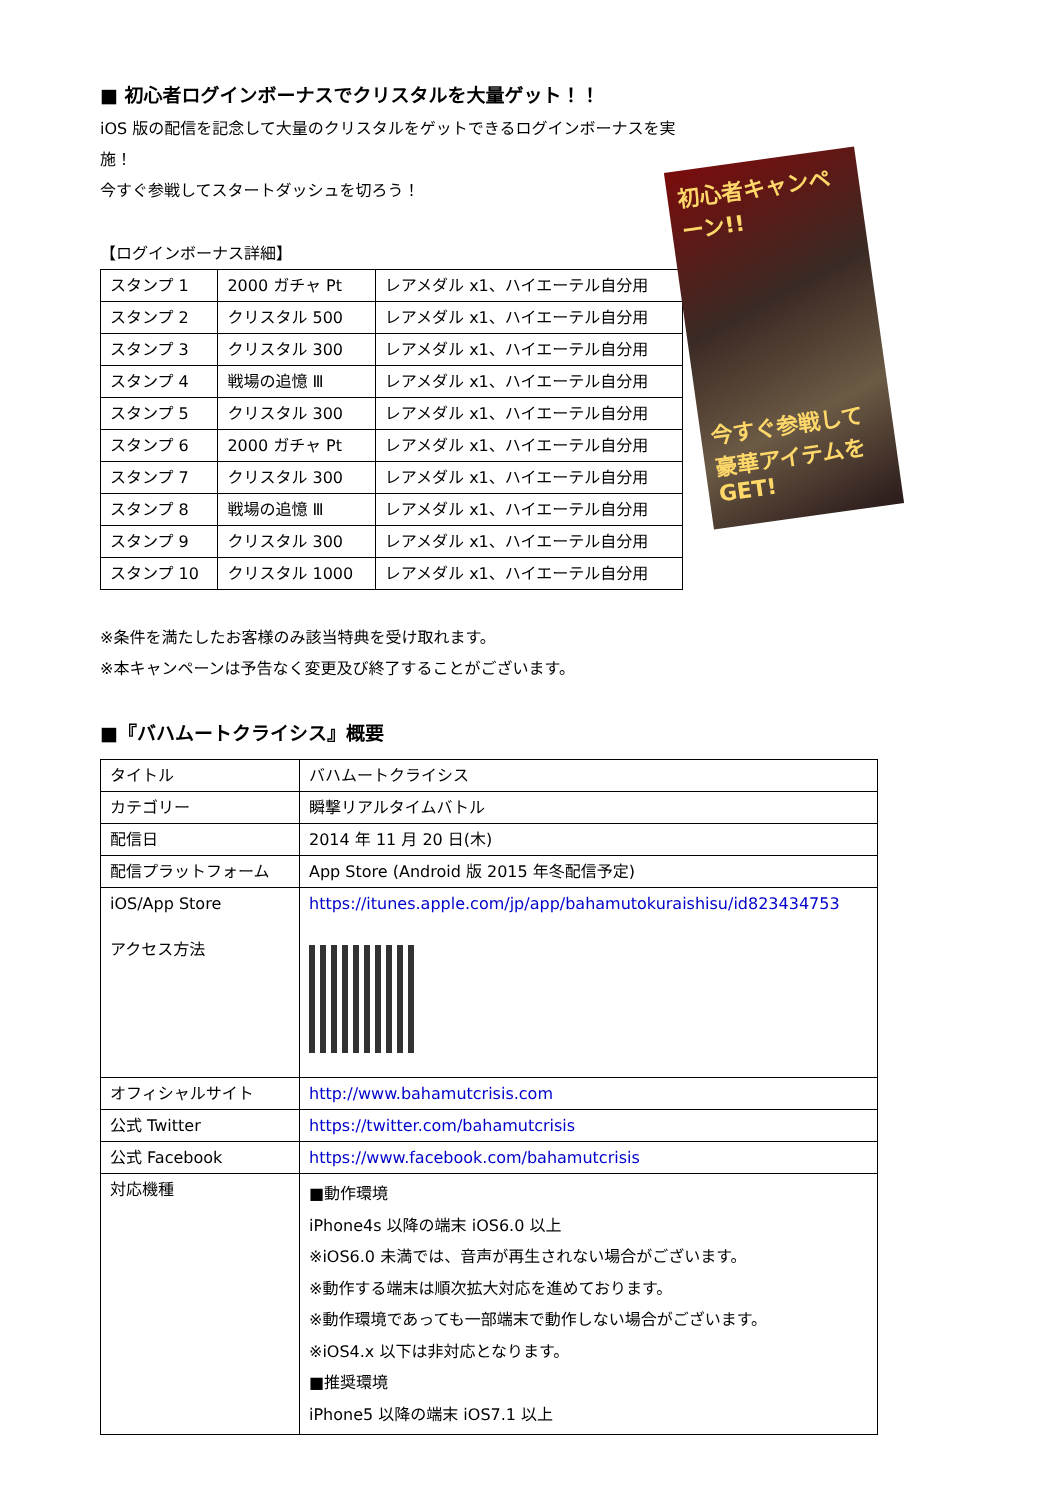■ 初心者ログインボーナスでクリスタルを大量ゲット！！
iOS 版の配信を記念して大量のクリスタルをゲットできるログインボーナスを実施！
今すぐ参戦してスタートダッシュを切ろう！
【ログインボーナス詳細】
| スタンプ 1 | 2000 ガチャ Pt | レアメダル x1、ハイエーテル自分用 |
| スタンプ 2 | クリスタル 500 | レアメダル x1、ハイエーテル自分用 |
| スタンプ 3 | クリスタル 300 | レアメダル x1、ハイエーテル自分用 |
| スタンプ 4 | 戦場の追憶 Ⅲ | レアメダル x1、ハイエーテル自分用 |
| スタンプ 5 | クリスタル 300 | レアメダル x1、ハイエーテル自分用 |
| スタンプ 6 | 2000 ガチャ Pt | レアメダル x1、ハイエーテル自分用 |
| スタンプ 7 | クリスタル 300 | レアメダル x1、ハイエーテル自分用 |
| スタンプ 8 | 戦場の追憶 Ⅲ | レアメダル x1、ハイエーテル自分用 |
| スタンプ 9 | クリスタル 300 | レアメダル x1、ハイエーテル自分用 |
| スタンプ 10 | クリスタル 1000 | レアメダル x1、ハイエーテル自分用 |
初心者キャンペーン!!
今すぐ参戦して豪華アイテムをGET!
※条件を満たしたお客様のみ該当特典を受け取れます。
※本キャンペーンは予告なく変更及び終了することがございます。
■『バハムートクライシス』概要
| タイトル | バハムートクライシス |
| カテゴリー | 瞬撃リアルタイムバトル |
| 配信日 | 2014 年 11 月 20 日(木) |
| 配信プラットフォーム | App Store (Android 版 2015 年冬配信予定) |
| iOS/App Store アクセス方法 | https://itunes.apple.com/jp/app/bahamutokuraishisu/id823434753 |
| オフィシャルサイト | http://www.bahamutcrisis.com |
| 公式 Twitter | https://twitter.com/bahamutcrisis |
| 公式 Facebook | https://www.facebook.com/bahamutcrisis |
| 対応機種 | ■動作環境 iPhone4s 以降の端末 iOS6.0 以上 ※iOS6.0 未満では、音声が再生されない場合がございます。 ※動作する端末は順次拡大対応を進めております。 ※動作環境であっても一部端末で動作しない場合がございます。 ※iOS4.x 以下は非対応となります。 ■推奨環境 iPhone5 以降の端末 iOS7.1 以上 |